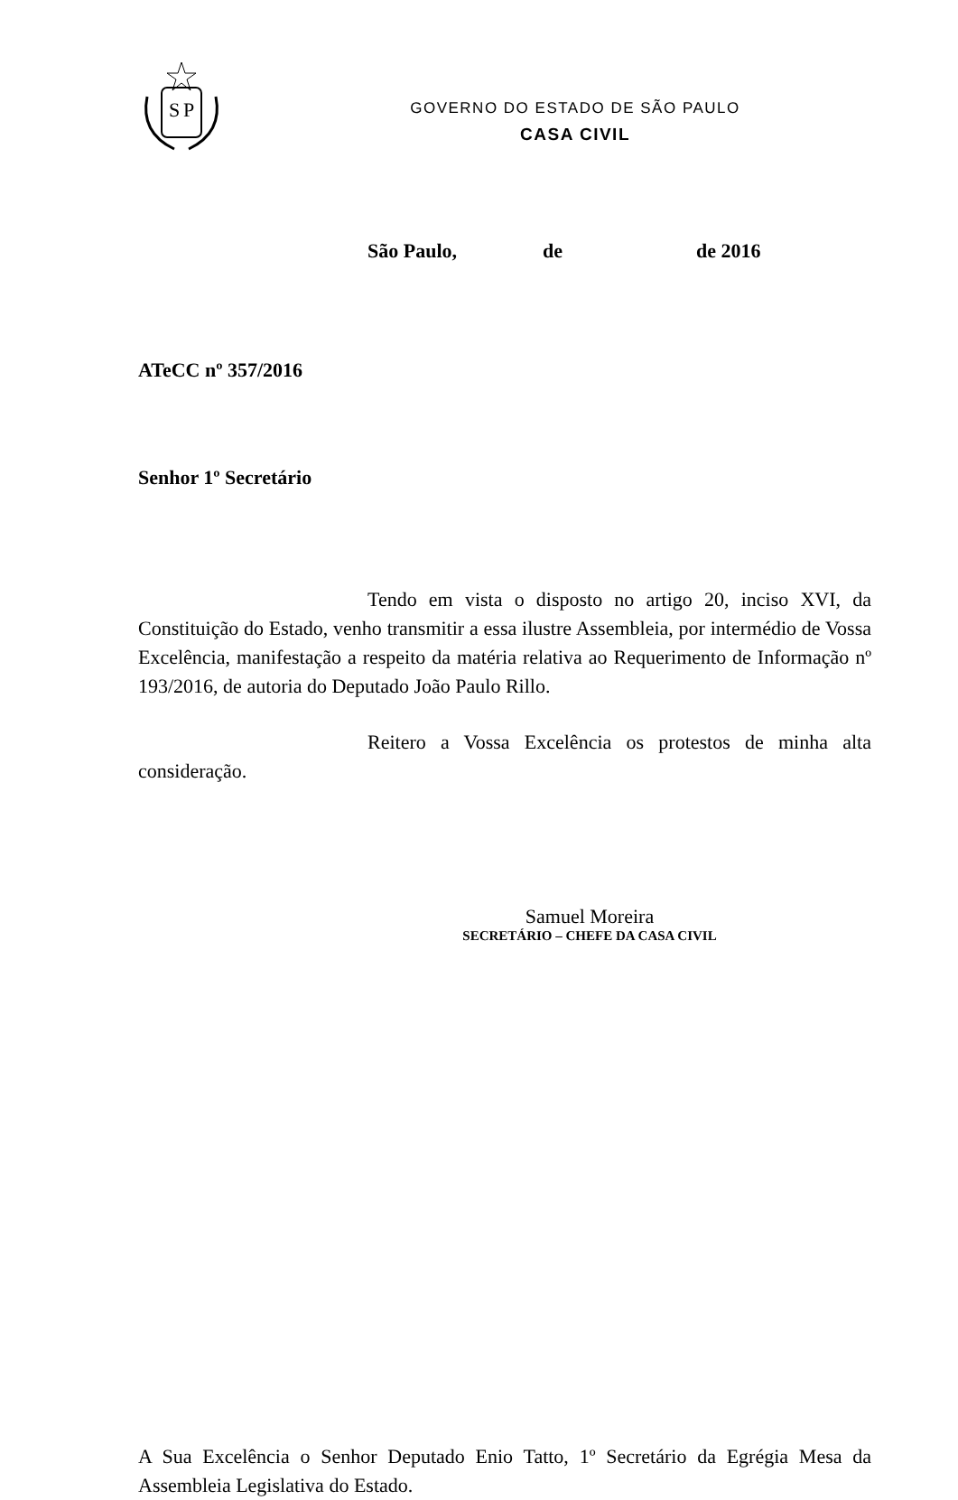S
P
GOVERNO DO ESTADO DE SÃO PAULO
CASA CIVIL
São Paulo, de de 2016
ATeCC nº 357/2016
Senhor 1º Secretário
Tendo em vista o disposto no artigo 20, inciso XVI, da Constituição do Estado, venho transmitir a essa ilustre Assembleia, por intermédio de Vossa Excelência, manifestação a respeito da matéria relativa ao Requerimento de Informação nº 193/2016, de autoria do Deputado João Paulo Rillo.
Reitero a Vossa Excelência os protestos de minha alta consideração.
Samuel Moreira
SECRETÁRIO – CHEFE DA CASA CIVIL
A Sua Excelência o Senhor Deputado Enio Tatto, 1º Secretário da Egrégia Mesa da Assembleia Legislativa do Estado.